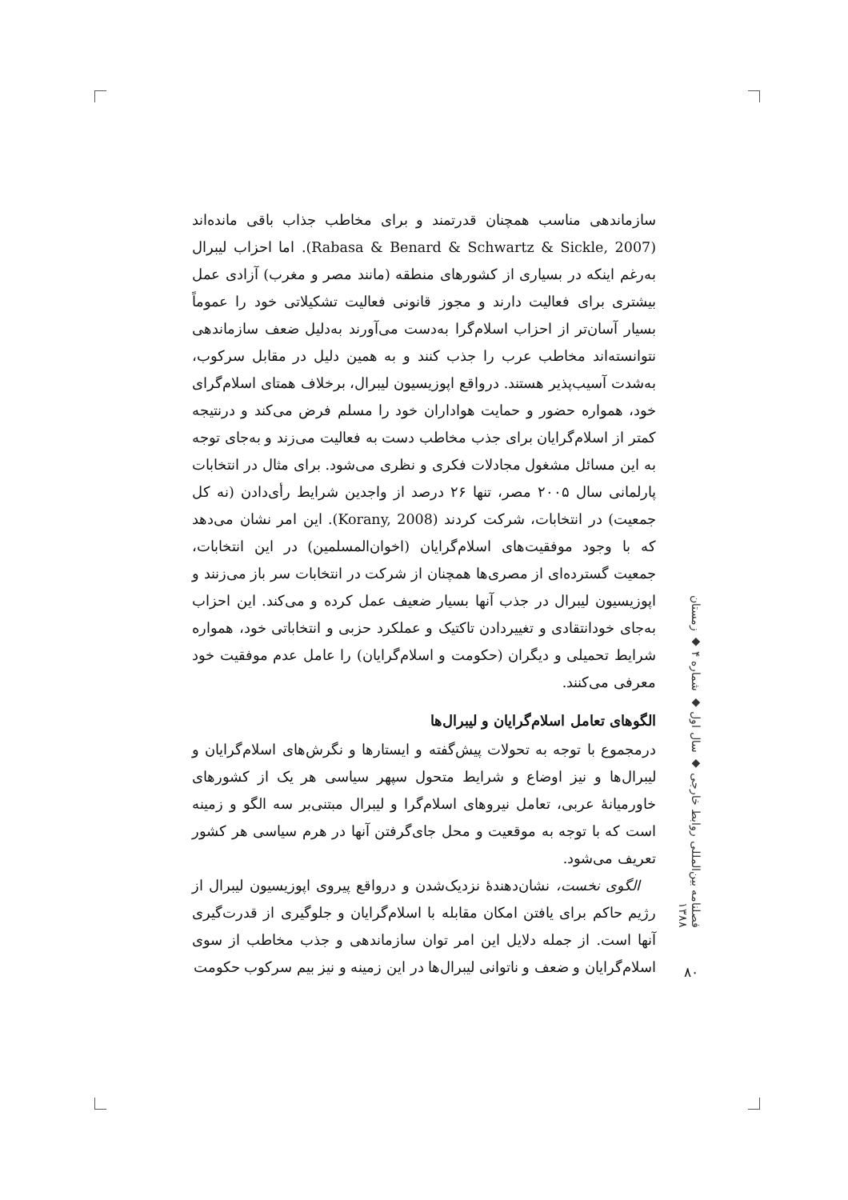سازماندهی مناسب همچنان قدرتمند و برای مخاطب جذاب باقی مانده‌اند (Rabasa & Benard & Schwartz & Sickle, 2007). اما احزاب لیبرال به‌رغم اینکه در بسیاری از کشورهای منطقه (مانند مصر و مغرب) آزادی عمل بیشتری برای فعالیت دارند و مجوز قانونی فعالیت تشکیلاتی خود را عموماً بسیار آسان‌تر از احزاب اسلام‌گرا به‌دست می‌آورند به‌دلیل ضعف سازماندهی نتوانسته‌اند مخاطب عرب را جذب کنند و به همین دلیل در مقابل سرکوب، به‌شدت آسیب‌پذیر هستند. درواقع اپوزیسیون لیبرال، برخلاف همتای اسلام‌گرای خود، همواره حضور و حمایت هواداران خود را مسلم فرض می‌کند و درنتیجه کمتر از اسلام‌گرایان برای جذب مخاطب دست به فعالیت می‌زند و به‌جای توجه به این مسائل مشغول مجادلات فکری و نظری می‌شود. برای مثال در انتخابات پارلمانی سال ۲۰۰۵ مصر، تنها ۲۶ درصد از واجدین شرایط رأی‌دادن (نه کل جمعیت) در انتخابات، شرکت کردند (Korany, 2008). این امر نشان می‌دهد که با وجود موفقیت‌های اسلام‌گرایان (اخوان‌المسلمین) در این انتخابات، جمعیت گسترده‌ای از مصری‌ها همچنان از شرکت در انتخابات سر باز می‌زنند و اپوزیسیون لیبرال در جذب آنها بسیار ضعیف عمل کرده و می‌کند. این احزاب به‌جای خودانتقادی و تغییردادن تاکتیک و عملکرد حزبی و انتخاباتی خود، همواره شرایط تحمیلی و دیگران (حکومت و اسلام‌گرایان) را عامل عدم موفقیت خود معرفی می‌کنند.
الگوهای تعامل اسلام‌گرایان و لیبرال‌ها
درمجموع با توجه به تحولات پیش‌گفته و ایستارها و نگرش‌های اسلام‌گرایان و لیبرال‌ها و نیز اوضاع و شرایط متحول سپهر سیاسی هر یک از کشورهای خاورمیانهٔ عربی، تعامل نیروهای اسلام‌گرا و لیبرال مبتنی‌بر سه الگو و زمینه است که با توجه به موقعیت و محل جای‌گرفتن آنها در هرم سیاسی هر کشور تعریف می‌شود.
الگوی نخست، نشان‌دهندهٔ نزدیک‌شدن و درواقع پیروی اپوزیسیون لیبرال از رژیم حاکم برای یافتن امکان مقابله با اسلام‌گرایان و جلوگیری از قدرت‌گیری آنها است. از جمله دلایل این امر توان سازماندهی و جذب مخاطب از سوی اسلام‌گرایان و ضعف و ناتوانی لیبرال‌ها در این زمینه و نیز بیم سرکوب حکومت
فصلنامه بین‌المللی روابط خارجی ◆ سال اول ◆ شماره ۴ ◆ زمستان ۱۳۸۸
۸۰